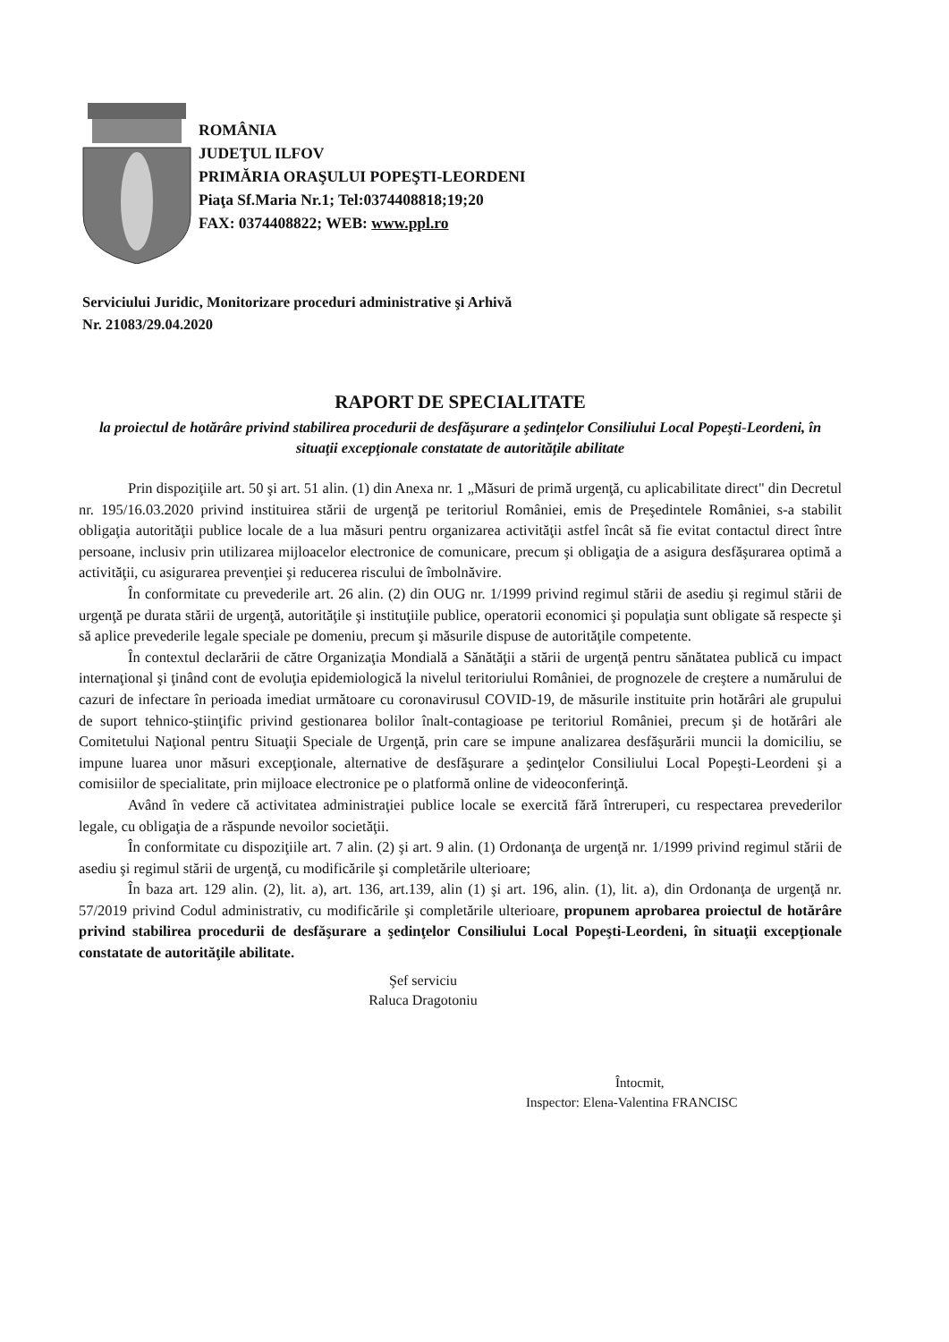ROMÂNIA
JUDEŢUL ILFOV
PRIMĂRIA ORAŞULUI POPEŞTI-LEORDENI
Piaţa Sf.Maria Nr.1; Tel:0374408818;19;20
FAX: 0374408822; WEB: www.ppl.ro
Serviciului Juridic, Monitorizare proceduri administrative şi Arhivă
Nr. 21083/29.04.2020
RAPORT DE SPECIALITATE
la proiectul de hotărâre privind stabilirea procedurii de desfăşurare a şedinţelor Consiliului Local Popeşti-Leordeni, în situaţii excepţionale constatate de autorităţile abilitate
Prin dispoziţiile art. 50 şi art. 51 alin. (1) din Anexa nr. 1 „Măsuri de primă urgenţă, cu aplicabilitate direct" din Decretul nr. 195/16.03.2020 privind instituirea stării de urgenţă pe teritoriul României, emis de Preşedintele României, s-a stabilit obligaţia autorităţii publice locale de a lua măsuri pentru organizarea activităţii astfel încât să fie evitat contactul direct între persoane, inclusiv prin utilizarea mijloacelor electronice de comunicare, precum şi obligaţia de a asigura desfăşurarea optimă a activităţii, cu asigurarea prevenţiei şi reducerea riscului de îmbolnăvire.
În conformitate cu prevederile art. 26 alin. (2) din OUG nr. 1/1999 privind regimul stării de asediu şi regimul stării de urgenţă pe durata stării de urgenţă, autorităţile şi instituţiile publice, operatorii economici şi populaţia sunt obligate să respecte şi să aplice prevederile legale speciale pe domeniu, precum şi măsurile dispuse de autorităţile competente.
În contextul declarării de către Organizaţia Mondială a Sănătăţii a stării de urgenţă pentru sănătatea publică cu impact internaţional şi ţinând cont de evoluţia epidemiologică la nivelul teritoriului României, de prognozele de creştere a numărului de cazuri de infectare în perioada imediat următoare cu coronavirusul COVID-19, de măsurile instituite prin hotărâri ale grupului de suport tehnico-ştiinţific privind gestionarea bolilor înalt-contagioase pe teritoriul României, precum şi de hotărâri ale Comitetului Naţional pentru Situaţii Speciale de Urgenţă, prin care se impune analizarea desfăşurării muncii la domiciliu, se impune luarea unor măsuri excepţionale, alternative de desfăşurare a şedinţelor Consiliului Local Popeşti-Leordeni şi a comisiilor de specialitate, prin mijloace electronice pe o platformă online de videoconferinţă.
Având în vedere că activitatea administraţiei publice locale se exercită fără întreruperi, cu respectarea prevederilor legale, cu obligaţia de a răspunde nevoilor societăţii.
În conformitate cu dispoziţiile art. 7 alin. (2) şi art. 9 alin. (1) Ordonanţa de urgenţă nr. 1/1999 privind regimul stării de asediu şi regimul stării de urgenţă, cu modificările şi completările ulterioare;
În baza art. 129 alin. (2), lit. a), art. 136, art.139, alin (1) şi art. 196, alin. (1), lit. a), din Ordonanţa de urgenţă nr. 57/2019 privind Codul administrativ, cu modificările şi completările ulterioare, propunem aprobarea proiectul de hotărâre privind stabilirea procedurii de desfăşurare a şedinţelor Consiliului Local Popeşti-Leordeni, în situaţii excepţionale constatate de autorităţile abilitate.
Şef serviciu
Raluca Dragotoniu
Întocmit,
Inspector: Elena-Valentina FRANCISC